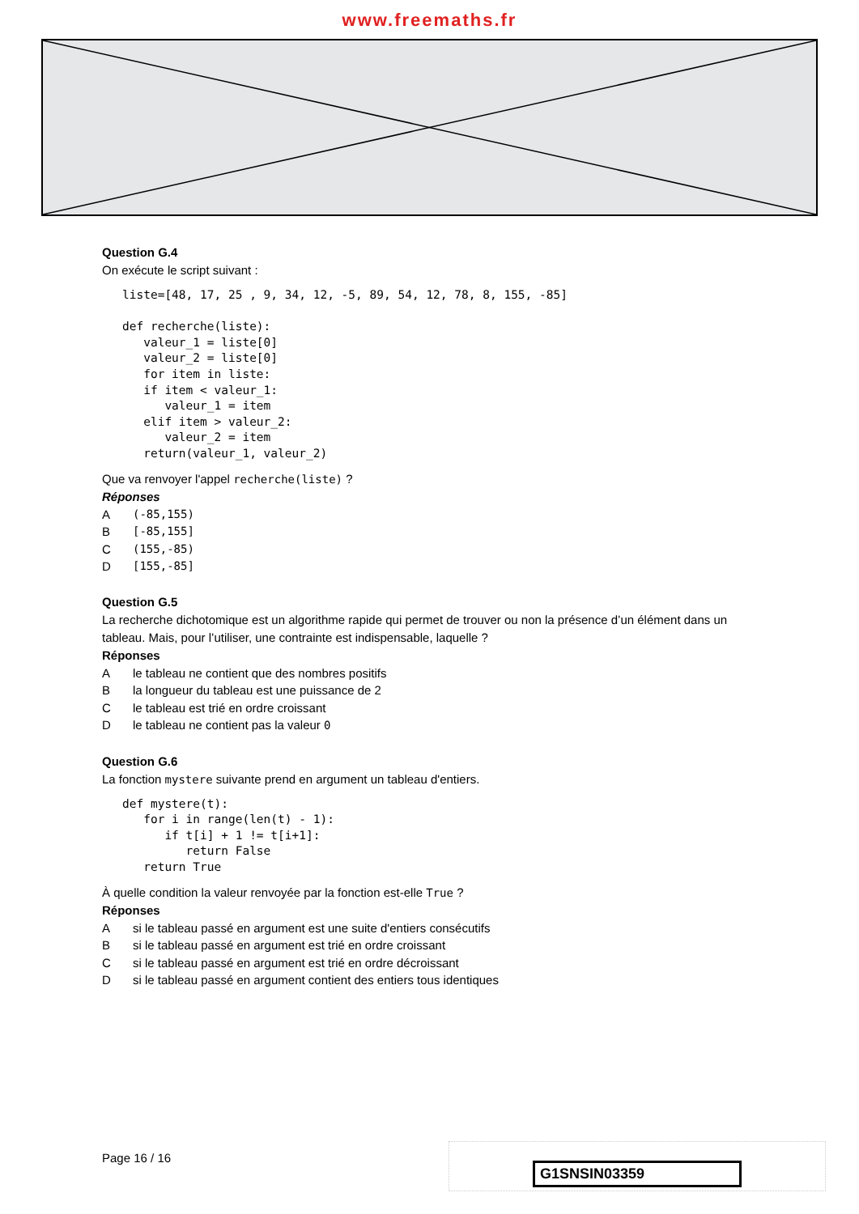www.freemaths.fr
Question G.4
On exécute le script suivant :
liste=[48, 17, 25 , 9, 34, 12, -5, 89, 54, 12, 78, 8, 155, -85]

def recherche(liste):
   valeur_1 = liste[0]
   valeur_2 = liste[0]
   for item in liste:
   if item < valeur_1:
      valeur_1 = item
   elif item > valeur_2:
      valeur_2 = item
   return(valeur_1, valeur_2)
Que va renvoyer l'appel recherche(liste) ?
Réponses
A (-85,155)
B [-85,155]
C (155,-85)
D [155,-85]
Question G.5
La recherche dichotomique est un algorithme rapide qui permet de trouver ou non la présence d’un élément dans un tableau. Mais, pour l’utiliser, une contrainte est indispensable, laquelle ?
Réponses
Ale tableau ne contient que des nombres positifs
Bla longueur du tableau est une puissance de 2
Cle tableau est trié en ordre croissant
Dle tableau ne contient pas la valeur 0
Question G.6
La fonction mystere suivante prend en argument un tableau d'entiers.
def mystere(t):
   for i in range(len(t) - 1):
      if t[i] + 1 != t[i+1]:
         return False
   return True
À quelle condition la valeur renvoyée par la fonction est-elle True ?
Réponses
Asi le tableau passé en argument est une suite d'entiers consécutifs
Bsi le tableau passé en argument est trié en ordre croissant
Csi le tableau passé en argument est trié en ordre décroissant
Dsi le tableau passé en argument contient des entiers tous identiques
Page 16 / 16
G1SNSIN03359